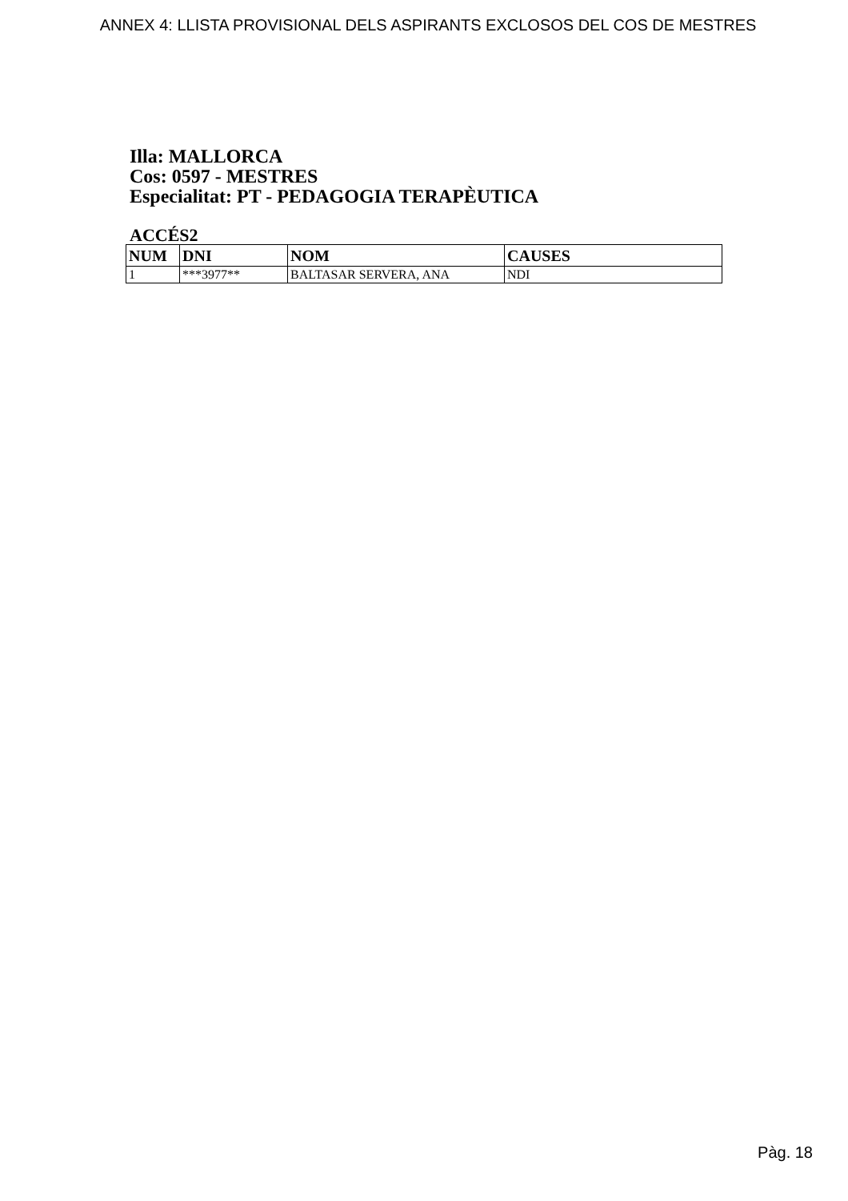ANNEX 4: LLISTA PROVISIONAL DELS ASPIRANTS EXCLOSOS DEL COS DE MESTRES
Illa: MALLORCA
Cos: 0597 - MESTRES
Especialitat: PT - PEDAGOGIA TERAPÈUTICA
ACCÉS2
| NUM | DNI | NOM | CAUSES |
| --- | --- | --- | --- |
| 1 | ***3977** | BALTASAR SERVERA, ANA | NDI |
Pàg. 18